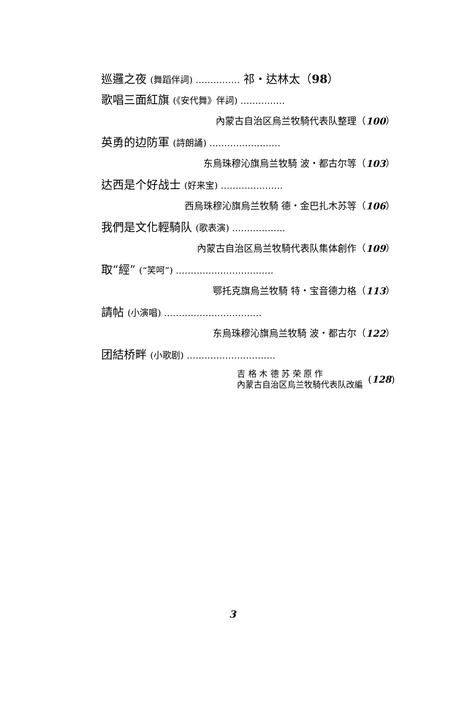巡邏之夜 (舞蹈伴詞) …………… 祁・达林太（98）
歌唱三面紅旗 (《安代舞》伴詞) ……………
內蒙古自治区烏兰牧騎代表队整理（100）
英勇的边防軍 (詩朗誦) ……………………
东烏珠穆沁旗烏兰牧騎 波・都古尔等（103）
达西是个好战士 (好来宝) …………………
西烏珠穆沁旗烏兰牧騎 德・金巴扎木苏等（106）
我們是文化輕騎队 (歌表演) ………………
內蒙古自治区烏兰牧騎代表队集体創作（109）
取“經” (“笑呵”) ……………………………
鄂托克旗烏兰牧騎 特・宝音德力格（113）
請帖 (小演唱) ……………………………
东烏珠穆沁旗烏兰牧騎 波・都古尔（122）
团結桥畔 (小歌剧) …………………………
吉 格 木 德 苏 荣 原 作
內蒙古自治区烏兰牧騎代表队改編
(128)
3